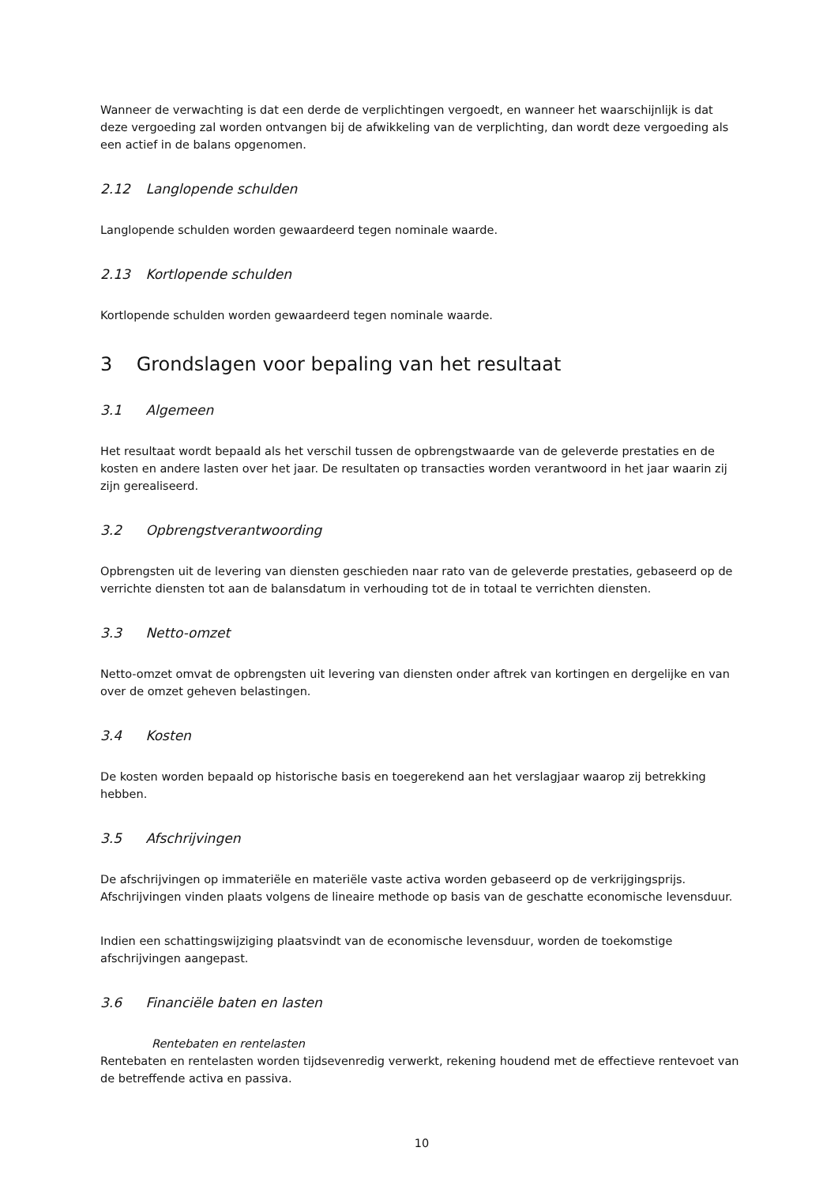Wanneer de verwachting is dat een derde de verplichtingen vergoedt, en wanneer het waarschijnlijk is dat deze vergoeding zal worden ontvangen bij de afwikkeling van de verplichting, dan wordt deze vergoeding als een actief in de balans opgenomen.
2.12 Langlopende schulden
Langlopende schulden worden gewaardeerd tegen nominale waarde.
2.13 Kortlopende schulden
Kortlopende schulden worden gewaardeerd tegen nominale waarde.
3 Grondslagen voor bepaling van het resultaat
3.1 Algemeen
Het resultaat wordt bepaald als het verschil tussen de opbrengstwaarde van de geleverde prestaties en de kosten en andere lasten over het jaar. De resultaten op transacties worden verantwoord in het jaar waarin zij zijn gerealiseerd.
3.2 Opbrengstverantwoording
Opbrengsten uit de levering van diensten geschieden naar rato van de geleverde prestaties, gebaseerd op de verrichte diensten tot aan de balansdatum in verhouding tot de in totaal te verrichten diensten.
3.3 Netto-omzet
Netto-omzet omvat de opbrengsten uit levering van diensten onder aftrek van kortingen en dergelijke en van over de omzet geheven belastingen.
3.4 Kosten
De kosten worden bepaald op historische basis en toegerekend aan het verslagjaar waarop zij betrekking hebben.
3.5 Afschrijvingen
De afschrijvingen op immateriële en materiële vaste activa worden gebaseerd op de verkrijgingsprijs. Afschrijvingen vinden plaats volgens de lineaire methode op basis van de geschatte economische levensduur.
Indien een schattingswijziging plaatsvindt van de economische levensduur, worden de toekomstige afschrijvingen aangepast.
3.6 Financiële baten en lasten
Rentebaten en rentelasten
Rentebaten en rentelasten worden tijdsevenredig verwerkt, rekening houdend met de effectieve rentevoet van de betreffende activa en passiva.
10